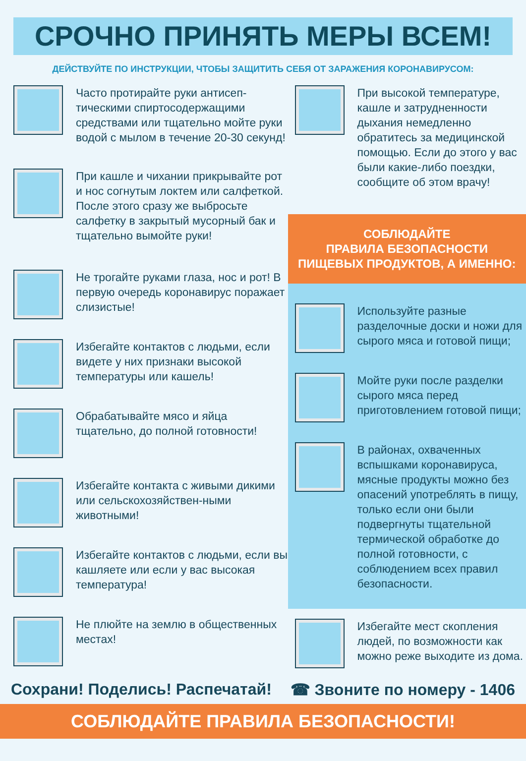СРОЧНО ПРИНЯТЬ МЕРЫ ВСЕМ!
ДЕЙСТВУЙТЕ ПО ИНСТРУКЦИИ, ЧТОБЫ ЗАЩИТИТЬ СЕБЯ ОТ ЗАРАЖЕНИЯ КОРОНАВИРУСОМ:
Часто протирайте руки антисеп-тическими спиртосодержащими средствами или тщательно мойте руки водой с мылом в течение 20-30 секунд!
При кашле и чихании прикрывайте рот и нос согнутым локтем или салфеткой. После этого сразу же выбросьте салфетку в закрытый мусорный бак и тщательно вымойте руки!
Не трогайте руками глаза, нос и рот! В первую очередь коронавирус поражает слизистые!
Избегайте контактов с людьми, если видете у них признаки высокой температуры или кашель!
Обрабатывайте мясо и яйца тщательно, до полной готовности!
Избегайте контакта с живыми дикими или сельскохозяйствен-ными животными!
Избегайте контактов с людьми, если вы кашляете или если у вас высокая температура!
Не плюйте на землю в общественных местах!
При высокой температуре, кашле и затрудненности дыхания немедленно обратитесь за медицинской помощью. Если до этого у вас были какие-либо поездки, сообщите об этом врачу!
СОБЛЮДАЙТЕ
ПРАВИЛА БЕЗОПАСНОСТИ
ПИЩЕВЫХ ПРОДУКТОВ, А ИМЕННО:
Используйте разные разделочные доски и ножи для сырого мяса и готовой пищи;
Мойте руки после разделки сырого мяса перед приготовлением готовой пищи;
В районах, охваченных вспышками коронавируса, мясные продукты можно без опасений употреблять в пищу, только если они были подвергнуты тщательной термической обработке до полной готовности, с соблюдением всех правил безопасности.
Избегайте мест скопления людей, по возможности как можно реже выходите из дома.
Сохрани! Поделись! Распечатай! ☎ Звоните по номеру - 1406
СОБЛЮДАЙТЕ ПРАВИЛА БЕЗОПАСНОСТИ!